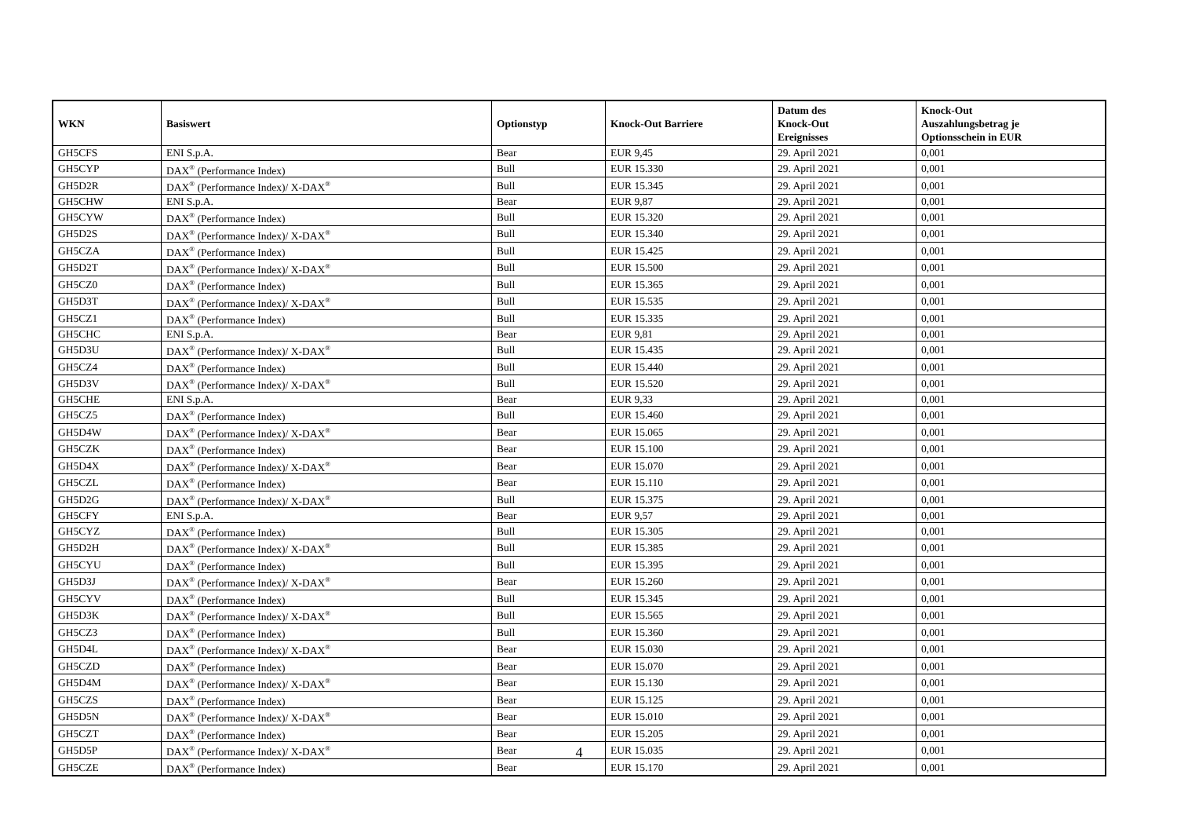| WKN | Basiswert | Optionstyp | Knock-Out Barriere | Datum des Knock-Out Ereignisses | Knock-Out Auszahlungsbetrag je Optionsschein in EUR |
| --- | --- | --- | --- | --- | --- |
| GH5CFS | ENI S.p.A. | Bear | EUR 9,45 | 29. April 2021 | 0,001 |
| GH5CYP | DAX<sup>®</sup> (Performance Index) | Bull | EUR 15.330 | 29. April 2021 | 0,001 |
| GH5D2R | DAX<sup>®</sup> (Performance Index)/ X-DAX<sup>®</sup> | Bull | EUR 15.345 | 29. April 2021 | 0,001 |
| GH5CHW | ENI S.p.A. | Bear | EUR 9,87 | 29. April 2021 | 0,001 |
| GH5CYW | DAX<sup>®</sup> (Performance Index) | Bull | EUR 15.320 | 29. April 2021 | 0,001 |
| GH5D2S | DAX<sup>®</sup> (Performance Index)/ X-DAX<sup>®</sup> | Bull | EUR 15.340 | 29. April 2021 | 0,001 |
| GH5CZA | DAX<sup>®</sup> (Performance Index) | Bull | EUR 15.425 | 29. April 2021 | 0,001 |
| GH5D2T | DAX<sup>®</sup> (Performance Index)/ X-DAX<sup>®</sup> | Bull | EUR 15.500 | 29. April 2021 | 0,001 |
| GH5CZ0 | DAX<sup>®</sup> (Performance Index) | Bull | EUR 15.365 | 29. April 2021 | 0,001 |
| GH5D3T | DAX<sup>®</sup> (Performance Index)/ X-DAX<sup>®</sup> | Bull | EUR 15.535 | 29. April 2021 | 0,001 |
| GH5CZ1 | DAX<sup>®</sup> (Performance Index) | Bull | EUR 15.335 | 29. April 2021 | 0,001 |
| GH5CHC | ENI S.p.A. | Bear | EUR 9,81 | 29. April 2021 | 0,001 |
| GH5D3U | DAX<sup>®</sup> (Performance Index)/ X-DAX<sup>®</sup> | Bull | EUR 15.435 | 29. April 2021 | 0,001 |
| GH5CZ4 | DAX<sup>®</sup> (Performance Index) | Bull | EUR 15.440 | 29. April 2021 | 0,001 |
| GH5D3V | DAX<sup>®</sup> (Performance Index)/ X-DAX<sup>®</sup> | Bull | EUR 15.520 | 29. April 2021 | 0,001 |
| GH5CHE | ENI S.p.A. | Bear | EUR 9,33 | 29. April 2021 | 0,001 |
| GH5CZ5 | DAX<sup>®</sup> (Performance Index) | Bull | EUR 15.460 | 29. April 2021 | 0,001 |
| GH5D4W | DAX<sup>®</sup> (Performance Index)/ X-DAX<sup>®</sup> | Bear | EUR 15.065 | 29. April 2021 | 0,001 |
| GH5CZK | DAX<sup>®</sup> (Performance Index) | Bear | EUR 15.100 | 29. April 2021 | 0,001 |
| GH5D4X | DAX<sup>®</sup> (Performance Index)/ X-DAX<sup>®</sup> | Bear | EUR 15.070 | 29. April 2021 | 0,001 |
| GH5CZL | DAX<sup>®</sup> (Performance Index) | Bear | EUR 15.110 | 29. April 2021 | 0,001 |
| GH5D2G | DAX<sup>®</sup> (Performance Index)/ X-DAX<sup>®</sup> | Bull | EUR 15.375 | 29. April 2021 | 0,001 |
| GH5CFY | ENI S.p.A. | Bear | EUR 9,57 | 29. April 2021 | 0,001 |
| GH5CYZ | DAX<sup>®</sup> (Performance Index) | Bull | EUR 15.305 | 29. April 2021 | 0,001 |
| GH5D2H | DAX<sup>®</sup> (Performance Index)/ X-DAX<sup>®</sup> | Bull | EUR 15.385 | 29. April 2021 | 0,001 |
| GH5CYU | DAX<sup>®</sup> (Performance Index) | Bull | EUR 15.395 | 29. April 2021 | 0,001 |
| GH5D3J | DAX<sup>®</sup> (Performance Index)/ X-DAX<sup>®</sup> | Bear | EUR 15.260 | 29. April 2021 | 0,001 |
| GH5CYV | DAX<sup>®</sup> (Performance Index) | Bull | EUR 15.345 | 29. April 2021 | 0,001 |
| GH5D3K | DAX<sup>®</sup> (Performance Index)/ X-DAX<sup>®</sup> | Bull | EUR 15.565 | 29. April 2021 | 0,001 |
| GH5CZ3 | DAX<sup>®</sup> (Performance Index) | Bull | EUR 15.360 | 29. April 2021 | 0,001 |
| GH5D4L | DAX<sup>®</sup> (Performance Index)/ X-DAX<sup>®</sup> | Bear | EUR 15.030 | 29. April 2021 | 0,001 |
| GH5CZD | DAX<sup>®</sup> (Performance Index) | Bear | EUR 15.070 | 29. April 2021 | 0,001 |
| GH5D4M | DAX<sup>®</sup> (Performance Index)/ X-DAX<sup>®</sup> | Bear | EUR 15.130 | 29. April 2021 | 0,001 |
| GH5CZS | DAX<sup>®</sup> (Performance Index) | Bear | EUR 15.125 | 29. April 2021 | 0,001 |
| GH5D5N | DAX<sup>®</sup> (Performance Index)/ X-DAX<sup>®</sup> | Bear | EUR 15.010 | 29. April 2021 | 0,001 |
| GH5CZT | DAX<sup>®</sup> (Performance Index) | Bear | EUR 15.205 | 29. April 2021 | 0,001 |
| GH5D5P | DAX<sup>®</sup> (Performance Index)/ X-DAX<sup>®</sup> | Bear | EUR 15.035 | 29. April 2021 | 0,001 |
| GH5CZE | DAX<sup>®</sup> (Performance Index) | Bear | EUR 15.170 | 29. April 2021 | 0,001 |
4